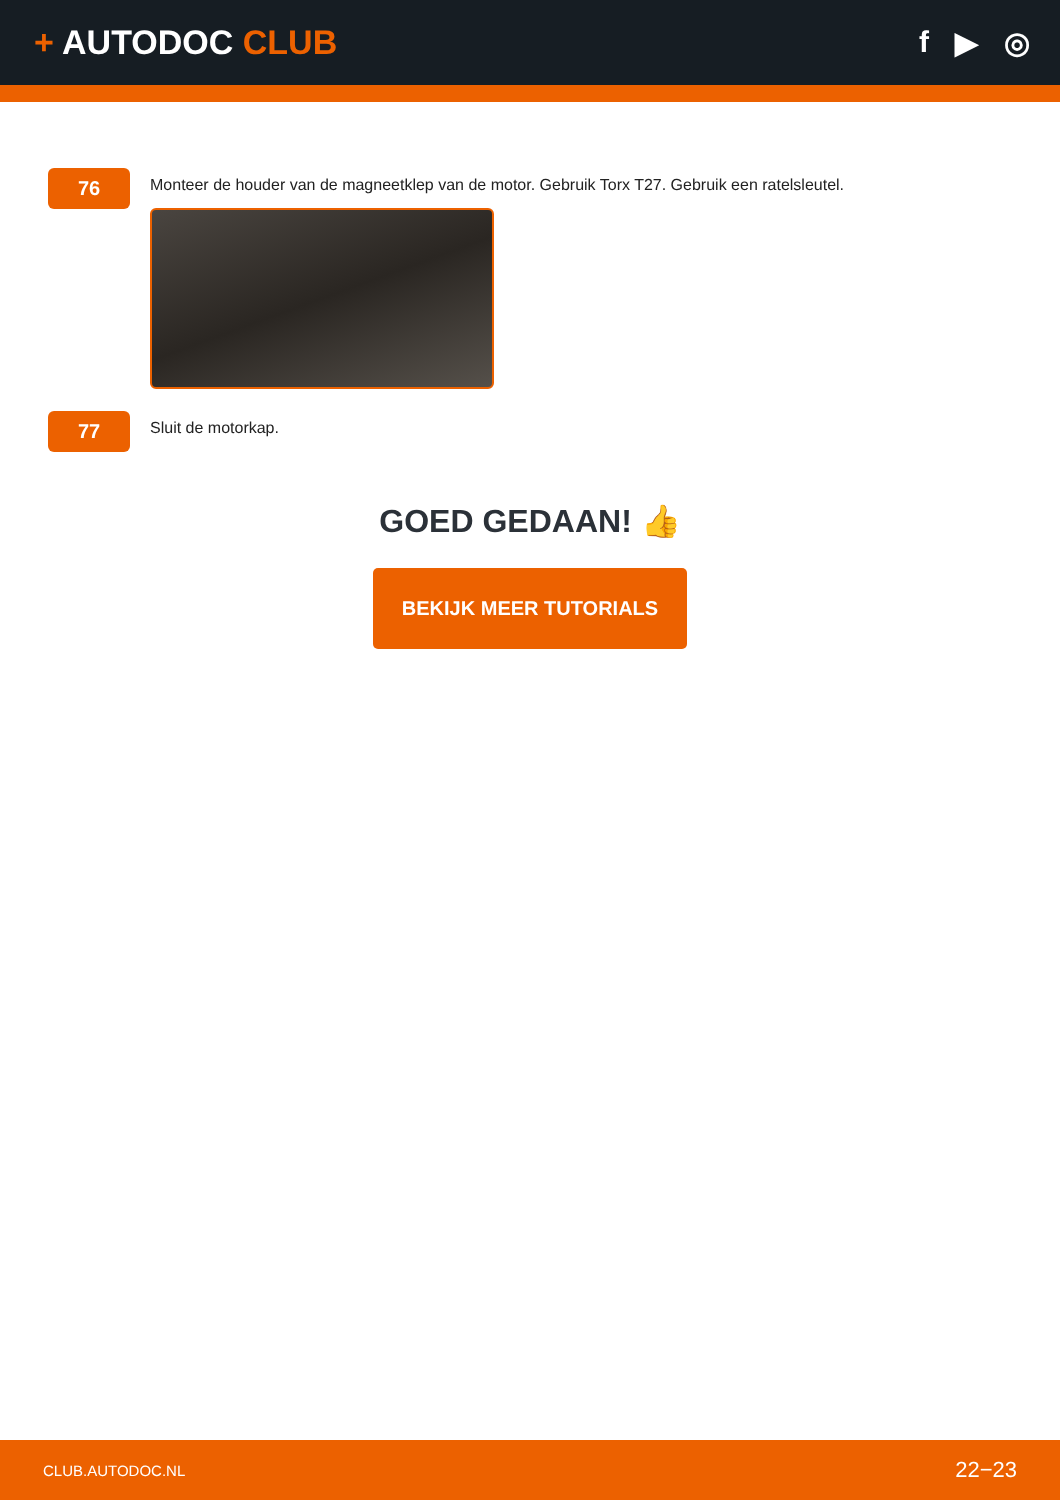+ AUTODOC CLUB f ▶ ◎
76
Monteer de houder van de magneetklep van de motor. Gebruik Torx T27. Gebruik een ratelsleutel.
77
Sluit de motorkap.
GOED GEDAAN! 👍
BEKIJK MEER TUTORIALS
CLUB.AUTODOC.NL 22−23